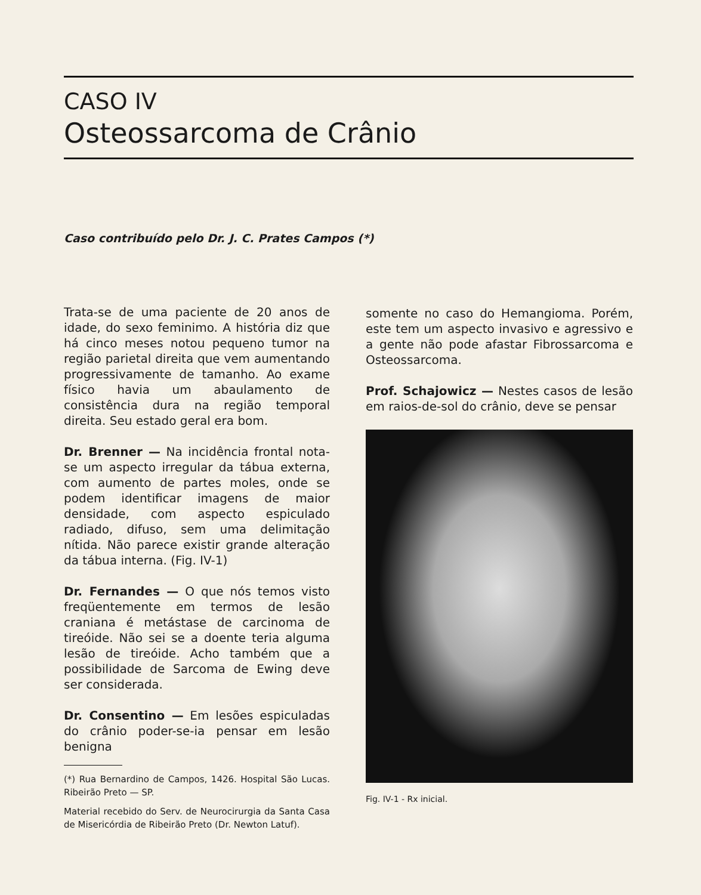CASO IV
Osteossarcoma de Crânio
Caso contribuído pelo Dr. J. C. Prates Campos (*)
Trata-se de uma paciente de 20 anos de idade, do sexo feminimo. A história diz que há cinco meses notou pequeno tumor na região parietal direita que vem aumentando progressivamente de tamanho. Ao exame físico havia um abaulamento de consistência dura na região temporal direita. Seu estado geral era bom.
Dr. Brenner — Na incidência frontal nota-se um aspecto irregular da tábua externa, com aumento de partes moles, onde se podem identificar imagens de maior densidade, com aspecto espiculado radiado, difuso, sem uma delimitação nítida. Não parece existir grande alteração da tábua interna. (Fig. IV-1)
Dr. Fernandes — O que nós temos visto freqüentemente em termos de lesão craniana é metástase de carcinoma de tireóide. Não sei se a doente teria alguma lesão de tireóide. Acho também que a possibilidade de Sarcoma de Ewing deve ser considerada.
Dr. Consentino — Em lesões espiculadas do crânio poder-se-ia pensar em lesão benigna
(*) Rua Bernardino de Campos, 1426. Hospital São Lucas. Ribeirão Preto — SP.
Material recebido do Serv. de Neurocirurgia da Santa Casa de Misericórdia de Ribeirão Preto (Dr. Newton Latuf).
somente no caso do Hemangioma. Porém, este tem um aspecto invasivo e agressivo e a gente não pode afastar Fibrossarcoma e Osteossarcoma.
Prof. Schajowicz — Nestes casos de lesão em raios-de-sol do crânio, deve se pensar
Fig. IV-1 - Rx inicial.